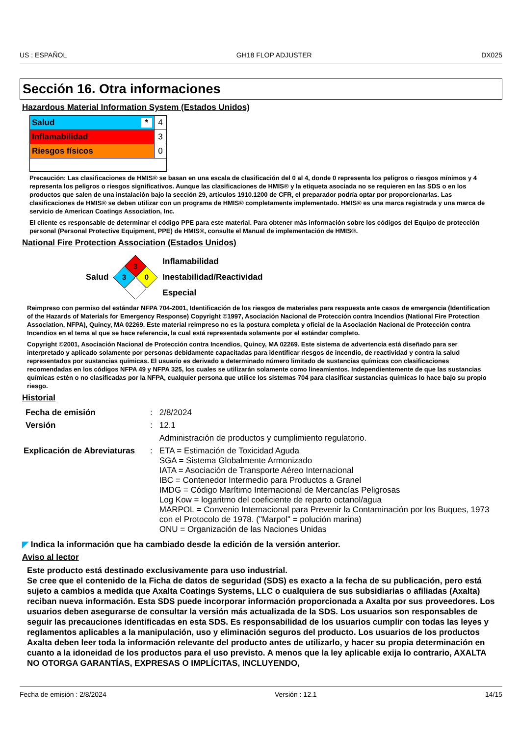US : ESPAÑOL GH18 FLOP ADJUSTER DX025
Sección 16. Otra informaciones
Hazardous Material Information System (Estados Unidos)
| Salud * | 4 |
| Inflamabilidad | 3 |
| Riesgos físicos | 0 |
Precaución: Las clasificaciones de HMIS® se basan en una escala de clasificación del 0 al 4, donde 0 representa los peligros o riesgos mínimos y 4 representa los peligros o riesgos significativos. Aunque las clasificaciones de HMIS® y la etiqueta asociada no se requieren en las SDS o en los productos que salen de una instalación bajo la sección 29, artículos 1910.1200 de CFR, el preparador podría optar por proporcionarlas. Las clasificaciones de HMIS® se deben utilizar con un programa de HMIS® completamente implementado. HMIS® es una marca registrada y una marca de servicio de American Coatings Association, Inc.
El cliente es responsable de determinar el código PPE para este material. Para obtener más información sobre los códigos del Equipo de protección personal (Personal Protective Equipment, PPE) de HMIS®, consulte el Manual de implementación de HMIS®.
National Fire Protection Association (Estados Unidos)
Salud
3
3
0
Inflamabilidad
Inestabilidad/Reactividad
Especial
Reimpreso con permiso del estándar NFPA 704-2001, Identificación de los riesgos de materiales para respuesta ante casos de emergencia (Identification of the Hazards of Materials for Emergency Response) Copyright ©1997, Asociación Nacional de Protección contra Incendios (National Fire Protection Association, NFPA), Quincy, MA 02269. Este material reimpreso no es la postura completa y oficial de la Asociación Nacional de Protección contra Incendios en el tema al que se hace referencia, la cual está representada solamente por el estándar completo.
Copyright ©2001, Asociación Nacional de Protección contra Incendios, Quincy, MA 02269. Este sistema de advertencia está diseñado para ser interpretado y aplicado solamente por personas debidamente capacitadas para identificar riesgos de incendio, de reactividad y contra la salud representados por sustancias químicas. El usuario es derivado a determinado número limitado de sustancias químicas con clasificaciones recomendadas en los códigos NFPA 49 y NFPA 325, los cuales se utilizarán solamente como lineamientos. Independientemente de que las sustancias químicas estén o no clasificadas por la NFPA, cualquier persona que utilice los sistemas 704 para clasificar sustancias químicas lo hace bajo su propio riesgo.
Historial
| Fecha de emisión | : | 2/8/2024 |
| Versión | : | 12.1 |
| | | Administración de productos y cumplimiento regulatorio. |
| Explicación de Abreviaturas | : | ETA = Estimación de Toxicidad Aguda SGA = Sistema Globalmente Armonizado IATA = Asociación de Transporte Aéreo Internacional IBC = Contenedor Intermedio para Productos a Granel IMDG = Código Marítimo Internacional de Mercancías Peligrosas Log Kow = logaritmo del coeficiente de reparto octanol/agua MARPOL = Convenio Internacional para Prevenir la Contaminación por los Buques, 1973 con el Protocolo de 1978. ("Marpol" = polución marina) ONU = Organización de las Naciones Unidas |
◤ Indica la información que ha cambiado desde la edición de la versión anterior.
Aviso al lector
Este producto está destinado exclusivamente para uso industrial.
Se cree que el contenido de la Ficha de datos de seguridad (SDS) es exacto a la fecha de su publicación, pero está sujeto a cambios a medida que Axalta Coatings Systems, LLC o cualquiera de sus subsidiarias o afiliadas (Axalta) reciban nueva información. Esta SDS puede incorporar información proporcionada a Axalta por sus proveedores. Los usuarios deben asegurarse de consultar la versión más actualizada de la SDS. Los usuarios son responsables de seguir las precauciones identificadas en esta SDS. Es responsabilidad de los usuarios cumplir con todas las leyes y reglamentos aplicables a la manipulación, uso y eliminación seguros del producto. Los usuarios de los productos Axalta deben leer toda la información relevante del producto antes de utilizarlo, y hacer su propia determinación en cuanto a la idoneidad de los productos para el uso previsto. A menos que la ley aplicable exija lo contrario, AXALTA NO OTORGA GARANTÍAS, EXPRESAS O IMPLÍCITAS, INCLUYENDO,
Fecha de emisión : 2/8/2024 Versión : 12.1 14/15